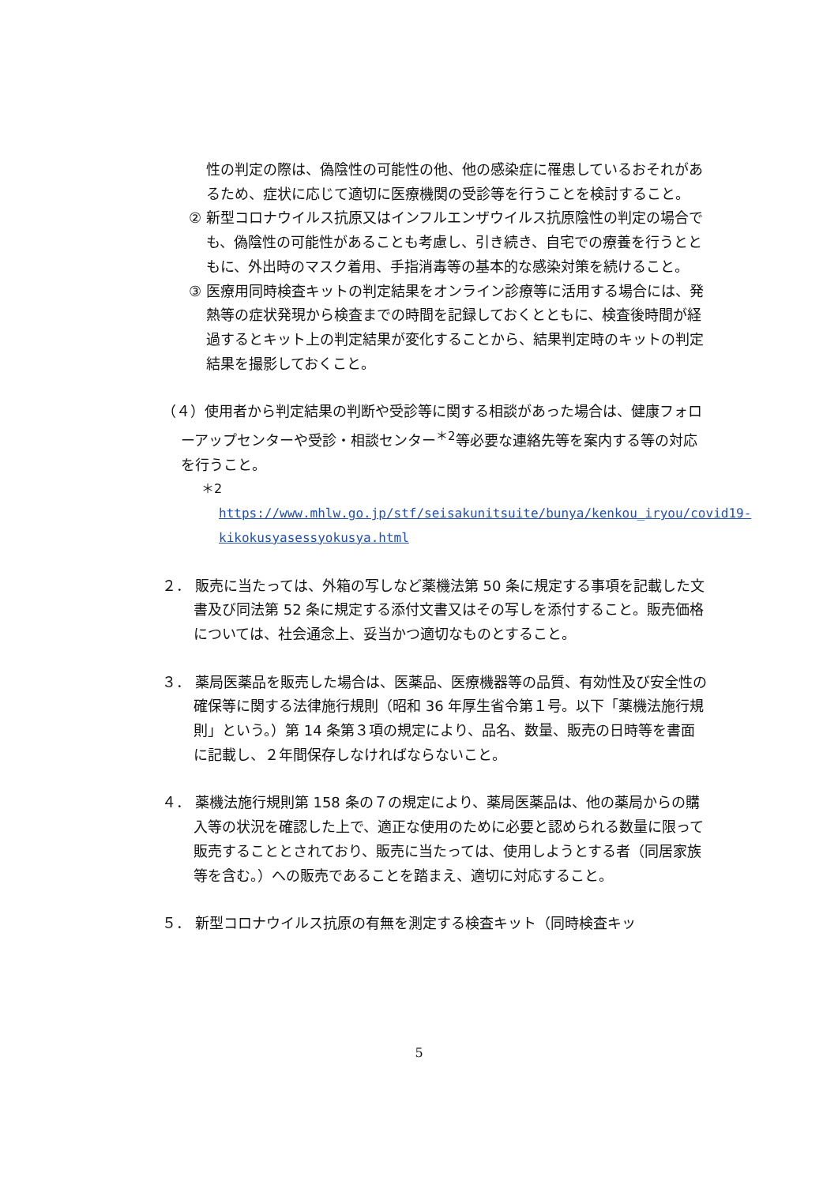性の判定の際は、偽陰性の可能性の他、他の感染症に罹患しているおそれがあるため、症状に応じて適切に医療機関の受診等を行うことを検討すること。
② 新型コロナウイルス抗原又はインフルエンザウイルス抗原陰性の判定の場合でも、偽陰性の可能性があることも考慮し、引き続き、自宅での療養を行うとともに、外出時のマスク着用、手指消毒等の基本的な感染対策を続けること。
③ 医療用同時検査キットの判定結果をオンライン診療等に活用する場合には、発熱等の症状発現から検査までの時間を記録しておくとともに、検査後時間が経過するとキット上の判定結果が変化することから、結果判定時のキットの判定結果を撮影しておくこと。
（４）使用者から判定結果の判断や受診等に関する相談があった場合は、健康フォローアップセンターや受診・相談センター<sup>＊2</sup>等必要な連絡先等を案内する等の対応を行うこと。
＊2 https://www.mhlw.go.jp/stf/seisakunitsuite/bunya/kenkou_iryou/covid19-kikokusyasessyokusya.html
２． 販売に当たっては、外箱の写しなど薬機法第 50 条に規定する事項を記載した文書及び同法第 52 条に規定する添付文書又はその写しを添付すること。販売価格については、社会通念上、妥当かつ適切なものとすること。
３． 薬局医薬品を販売した場合は、医薬品、医療機器等の品質、有効性及び安全性の確保等に関する法律施行規則（昭和 36 年厚生省令第１号。以下「薬機法施行規則」という。）第 14 条第３項の規定により、品名、数量、販売の日時等を書面に記載し、２年間保存しなければならないこと。
４． 薬機法施行規則第 158 条の７の規定により、薬局医薬品は、他の薬局からの購入等の状況を確認した上で、適正な使用のために必要と認められる数量に限って販売することとされており、販売に当たっては、使用しようとする者（同居家族等を含む。）への販売であることを踏まえ、適切に対応すること。
５． 新型コロナウイルス抗原の有無を測定する検査キット（同時検査キッ
5